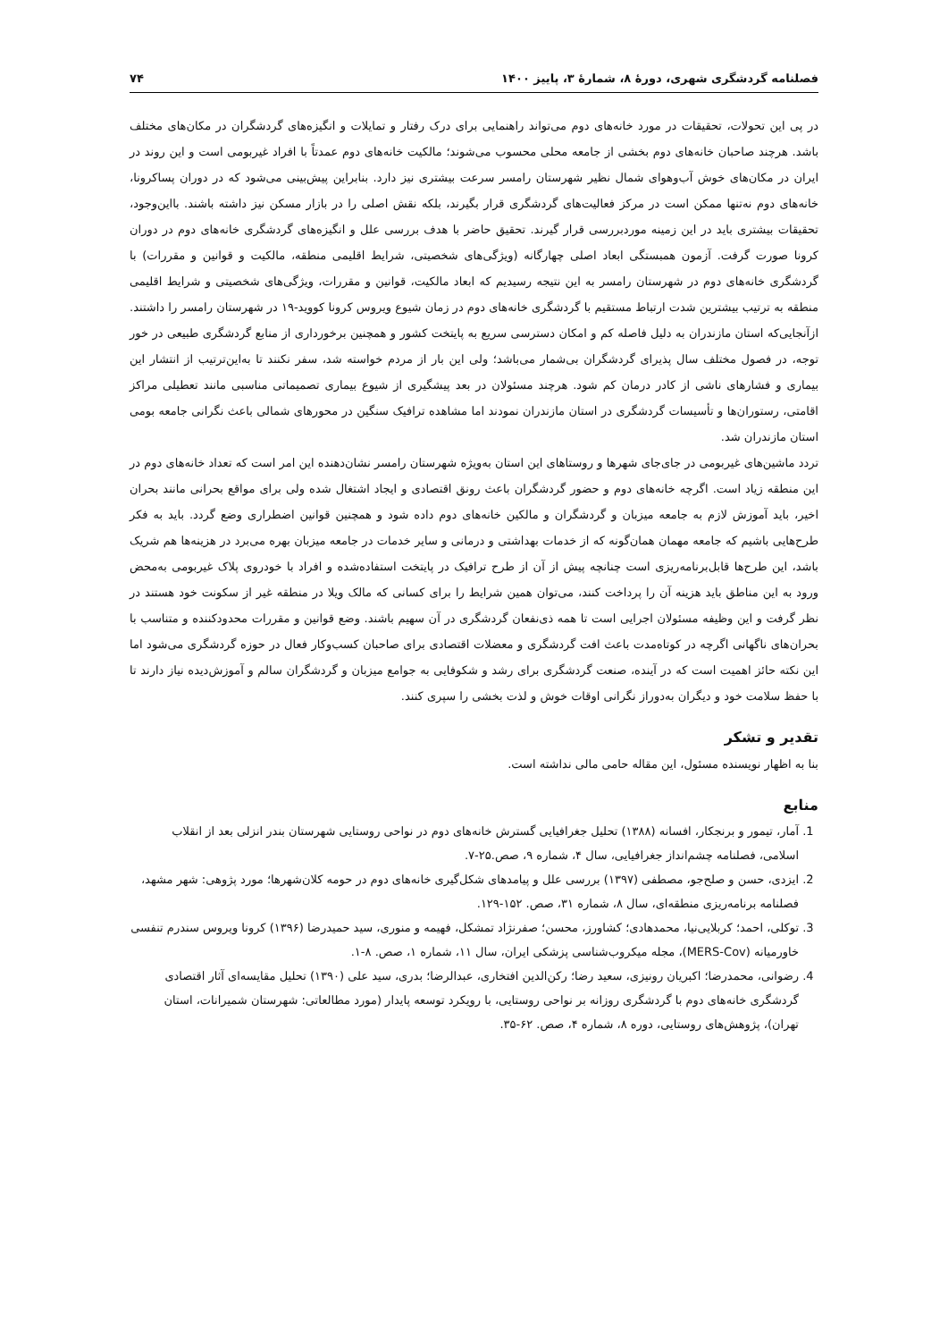فصلنامه گردشگری شهری، دورهٔ ۸، شمارهٔ ۳، پاییز ۱۴۰۰ ۷۴
در پی این تحولات، تحقیقات در مورد خانه‌های دوم می‌تواند راهنمایی برای درک رفتار و تمایلات و انگیزه‌های گردشگران در مکان‌های مختلف باشد. هرچند صاحبان خانه‌های دوم بخشی از جامعه محلی محسوب می‌شوند؛ مالکیت خانه‌های دوم عمدتاً با افراد غیربومی است و این روند در ایران در مکان‌های خوش آب‌وهوای شمال نظیر شهرستان رامسر سرعت بیشتری نیز دارد. بنابراین پیش‌بینی می‌شود که در دوران پساکرونا، خانه‌های دوم نه‌تنها ممکن است در مرکز فعالیت‌های گردشگری قرار بگیرند، بلکه نقش اصلی را در بازار مسکن نیز داشته باشند. بااین‌وجود، تحقیقات بیشتری باید در این زمینه موردبررسی قرار گیرند. تحقیق حاضر با هدف بررسی علل و انگیزه‌های گردشگری خانه‌های دوم در دوران کرونا صورت گرفت. آزمون همبستگی ابعاد اصلی چهارگانه (ویژگی‌های شخصیتی، شرایط اقلیمی منطقه، مالکیت و قوانین و مقررات) با گردشگری خانه‌های دوم در شهرستان رامسر به این نتیجه رسیدیم که ابعاد مالکیت، قوانین و مقررات، ویژگی‌های شخصیتی و شرایط اقلیمی منطقه به ترتیب بیشترین شدت ارتباط مستقیم با گردشگری خانه‌های دوم در زمان شیوع ویروس کرونا کووید-۱۹ در شهرستان رامسر را داشتند. ازآنجایی‌که استان مازندران به دلیل فاصله کم و امکان دسترسی سریع به پایتخت کشور و همچنین برخورداری از منابع گردشگری طبیعی در خور توجه، در فصول مختلف سال پذیرای گردشگران بی‌شمار می‌باشد؛ ولی این بار از مردم خواسته شد، سفر نکنند تا به‌این‌ترتیب از انتشار این بیماری و فشارهای ناشی از کادر درمان کم شود. هرچند مسئولان در بعد پیشگیری از شیوع بیماری تصمیماتی مناسبی مانند تعطیلی مراکز اقامتی، رستوران‌ها و تأسیسات گردشگری در استان مازندران نمودند اما مشاهده ترافیک سنگین در محورهای شمالی باعث نگرانی جامعه بومی استان مازندران شد.
تردد ماشین‌های غیربومی در جای‌جای شهرها و روستاهای این استان به‌ویژه شهرستان رامسر نشان‌دهنده این امر است که تعداد خانه‌های دوم در این منطقه زیاد است. اگرچه خانه‌های دوم و حضور گردشگران باعث رونق اقتصادی و ایجاد اشتغال شده ولی برای مواقع بحرانی مانند بحران اخیر، باید آموزش لازم به جامعه میزبان و گردشگران و مالکین خانه‌های دوم داده شود و همچنین قوانین اضطراری وضع گردد. باید به فکر طرح‌هایی باشیم که جامعه مهمان همان‌گونه که از خدمات بهداشتی و درمانی و سایر خدمات در جامعه میزبان بهره می‌برد در هزینه‌ها هم شریک باشد، این طرح‌ها قابل‌برنامه‌ریزی است چنانچه پیش از آن از طرح ترافیک در پایتخت استفاده‌شده و افراد با خودروی پلاک غیربومی به‌محض ورود به این مناطق باید هزینه آن را پرداخت کنند، می‌توان همین شرایط را برای کسانی که مالک ویلا در منطقه غیر از سکونت خود هستند در نظر گرفت و این وظیفه مسئولان اجرایی است تا همه ذی‌نفعان گردشگری در آن سهیم باشند. وضع قوانین و مقررات محدودکننده و متناسب با بحران‌های ناگهانی اگرچه در کوتاه‌مدت باعث افت گردشگری و معضلات اقتصادی برای صاحبان کسب‌وکار فعال در حوزه گردشگری می‌شود اما این نکته حائز اهمیت است که در آینده، صنعت گردشگری برای رشد و شکوفایی به جوامع میزبان و گردشگران سالم و آموزش‌دیده نیاز دارند تا با حفظ سلامت خود و دیگران به‌دوراز نگرانی اوقات خوش و لذت بخشی را سپری کنند.
تقدیر و تشکر
بنا به اظهار نویسنده مسئول، این مقاله حامی مالی نداشته است.
منابع
1. آمار، تیمور و برنجکار، افسانه (۱۳۸۸) تحلیل جغرافیایی گسترش خانه‌های دوم در نواحی روستایی شهرستان بندر انزلی بعد از انقلاب اسلامی، فصلنامه چشم‌انداز جغرافیایی، سال ۴، شماره ۹، صص.۲۵-۷.
2. ایزدی، حسن و صلح‌جو، مصطفی (۱۳۹۷) بررسی علل و پیامدهای شکل‌گیری خانه‌های دوم در حومه کلان‌شهرها؛ مورد پژوهی: شهر مشهد، فصلنامه برنامه‌ریزی منطقه‌ای، سال ۸، شماره ۳۱، صص. ۱۵۲-۱۲۹.
3. توکلی، احمد؛ کربلایی‌نیا، محمدهادی؛ کشاورز، محسن؛ صفرنژاد تمشکل، فهیمه و منوری، سید حمیدرضا (۱۳۹۶) کرونا ویروس سندرم تنفسی خاورمیانه (MERS-Cov)، مجله میکروب‌شناسی پزشکی ایران، سال ۱۱، شماره ۱، صص. ۸-۱.
4. رضوانی، محمدرضا؛ اکبریان رونیزی، سعید رضا؛ رکن‌الدین افتخاری، عبدالرضا؛ بدری، سید علی (۱۳۹۰) تحلیل مقایسه‌ای آثار اقتصادی گردشگری خانه‌های دوم با گردشگری روزانه بر نواحی روستایی، با رویکرد توسعه پایدار (مورد مطالعاتی: شهرستان شمیرانات، استان تهران)، پژوهش‌های روستایی، دوره ۸، شماره ۴، صص. ۶۲-۳۵.